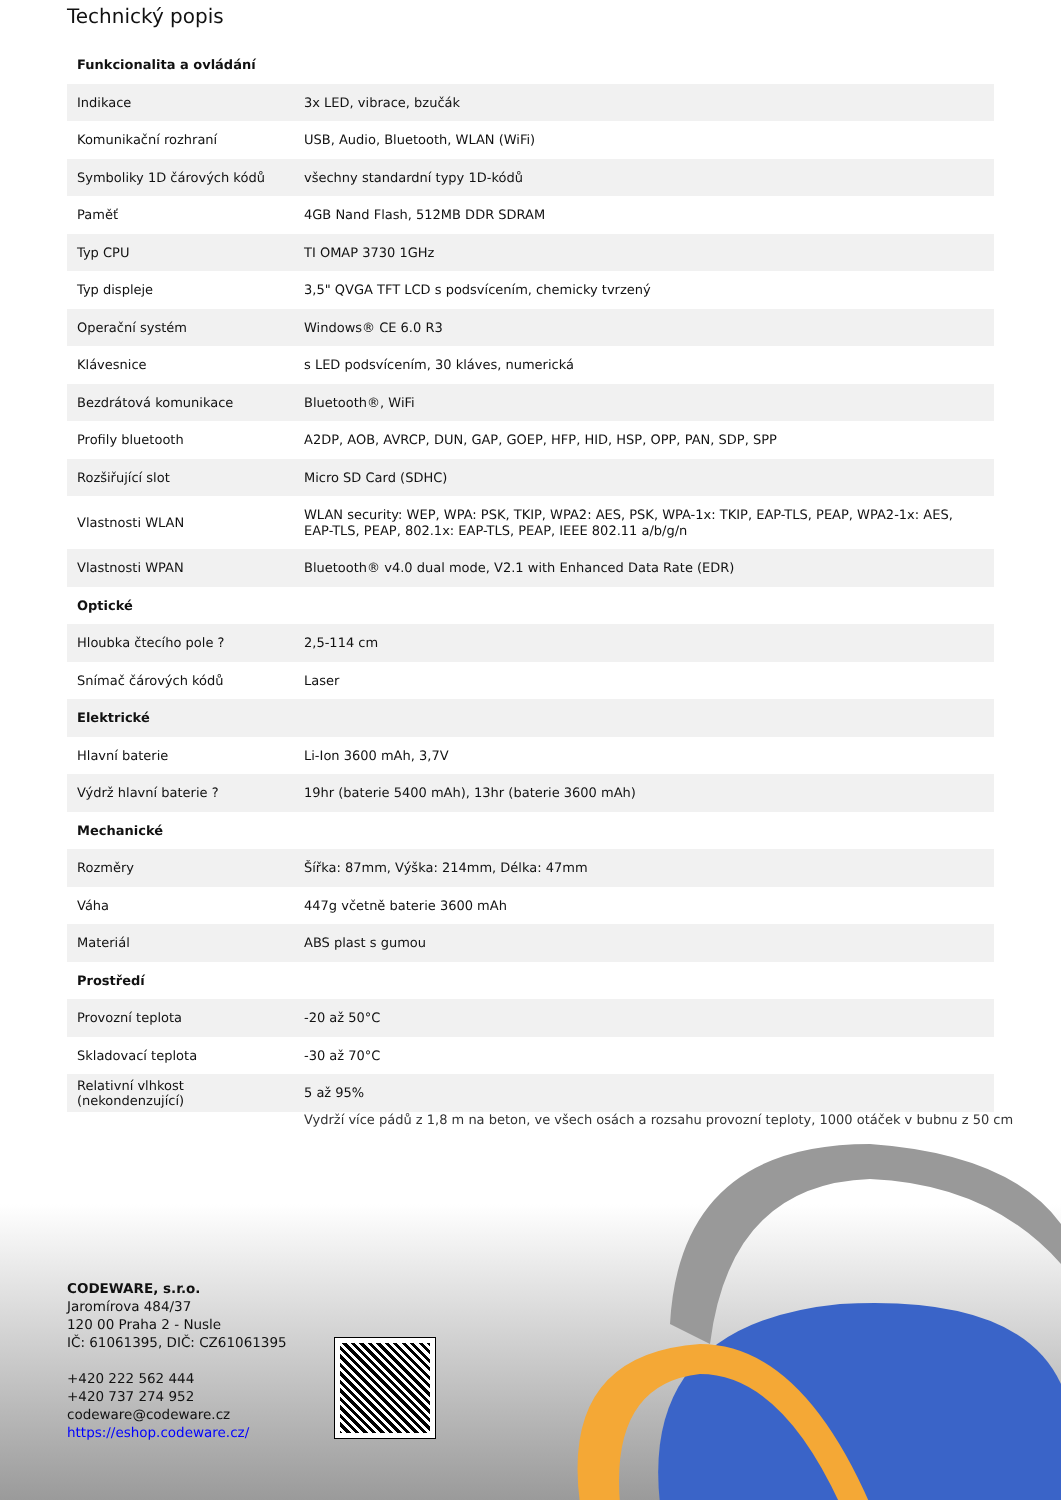Technický popis
| Funkcionalita a ovládání | |
| --- | --- |
| Indikace | 3x LED, vibrace, bzučák |
| Komunikační rozhraní | USB, Audio, Bluetooth, WLAN (WiFi) |
| Symboliky 1D čárových kódů | všechny standardní typy 1D-kódů |
| Paměť | 4GB Nand Flash, 512MB DDR SDRAM |
| Typ CPU | TI OMAP 3730 1GHz |
| Typ displeje | 3,5" QVGA TFT LCD s podsvícením, chemicky tvrzený |
| Operační systém | Windows® CE 6.0 R3 |
| Klávesnice | s LED podsvícením, 30 kláves, numerická |
| Bezdrátová komunikace | Bluetooth®, WiFi |
| Profily bluetooth | A2DP, AOB, AVRCP, DUN, GAP, GOEP, HFP, HID, HSP, OPP, PAN, SDP, SPP |
| Rozšiřující slot | Micro SD Card (SDHC) |
| Vlastnosti WLAN | WLAN security: WEP, WPA: PSK, TKIP, WPA2: AES, PSK, WPA-1x: TKIP, EAP-TLS, PEAP, WPA2-1x: AES, EAP-TLS, PEAP, 802.1x: EAP-TLS, PEAP, IEEE 802.11 a/b/g/n |
| Vlastnosti WPAN | Bluetooth® v4.0 dual mode, V2.1 with Enhanced Data Rate (EDR) |
| Optické | |
| Hloubka čtecího pole ? | 2,5-114 cm |
| Snímač čárových kódů | Laser |
| Elektrické | |
| Hlavní baterie | Li-Ion 3600 mAh, 3,7V |
| Výdrž hlavní baterie ? | 19hr (baterie 5400 mAh), 13hr (baterie 3600 mAh) |
| Mechanické | |
| Rozměry | Šířka: 87mm, Výška: 214mm, Délka: 47mm |
| Váha | 447g včetně baterie 3600 mAh |
| Materiál | ABS plast s gumou |
| Prostředí | |
| Provozní teplota | -20 až 50°C |
| Skladovací teplota | -30 až 70°C |
| Relativní vlhkost (nekondenzující) | 5 až 95% |
Vydrží více pádů z 1,8 m na beton, ve všech osách a rozsahu provozní teploty, 1000 otáček v bubnu z 50 cm
CODEWARE, s.r.o.
Jaromírova 484/37
120 00 Praha 2 - Nusle
IČ: 61061395, DIČ: CZ61061395
+420 222 562 444
+420 737 274 952
codeware@codeware.cz
https://eshop.codeware.cz/